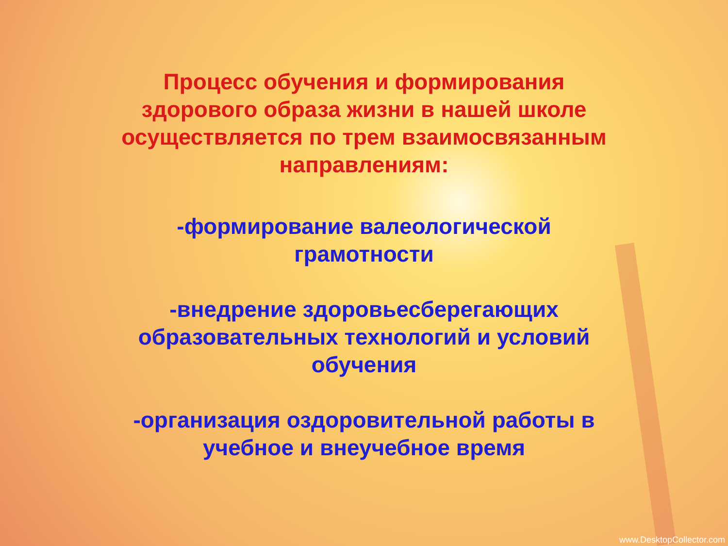Процесс обучения и формирования
здорового образа жизни в нашей школе
осуществляется по трем взаимосвязанным
направлениям:
-формирование валеологической
грамотности
-внедрение здоровьесберегающих
образовательных технологий и условий
обучения
-организация оздоровительной работы в
учебное и внеучебное время
www.DesktopCollector.com